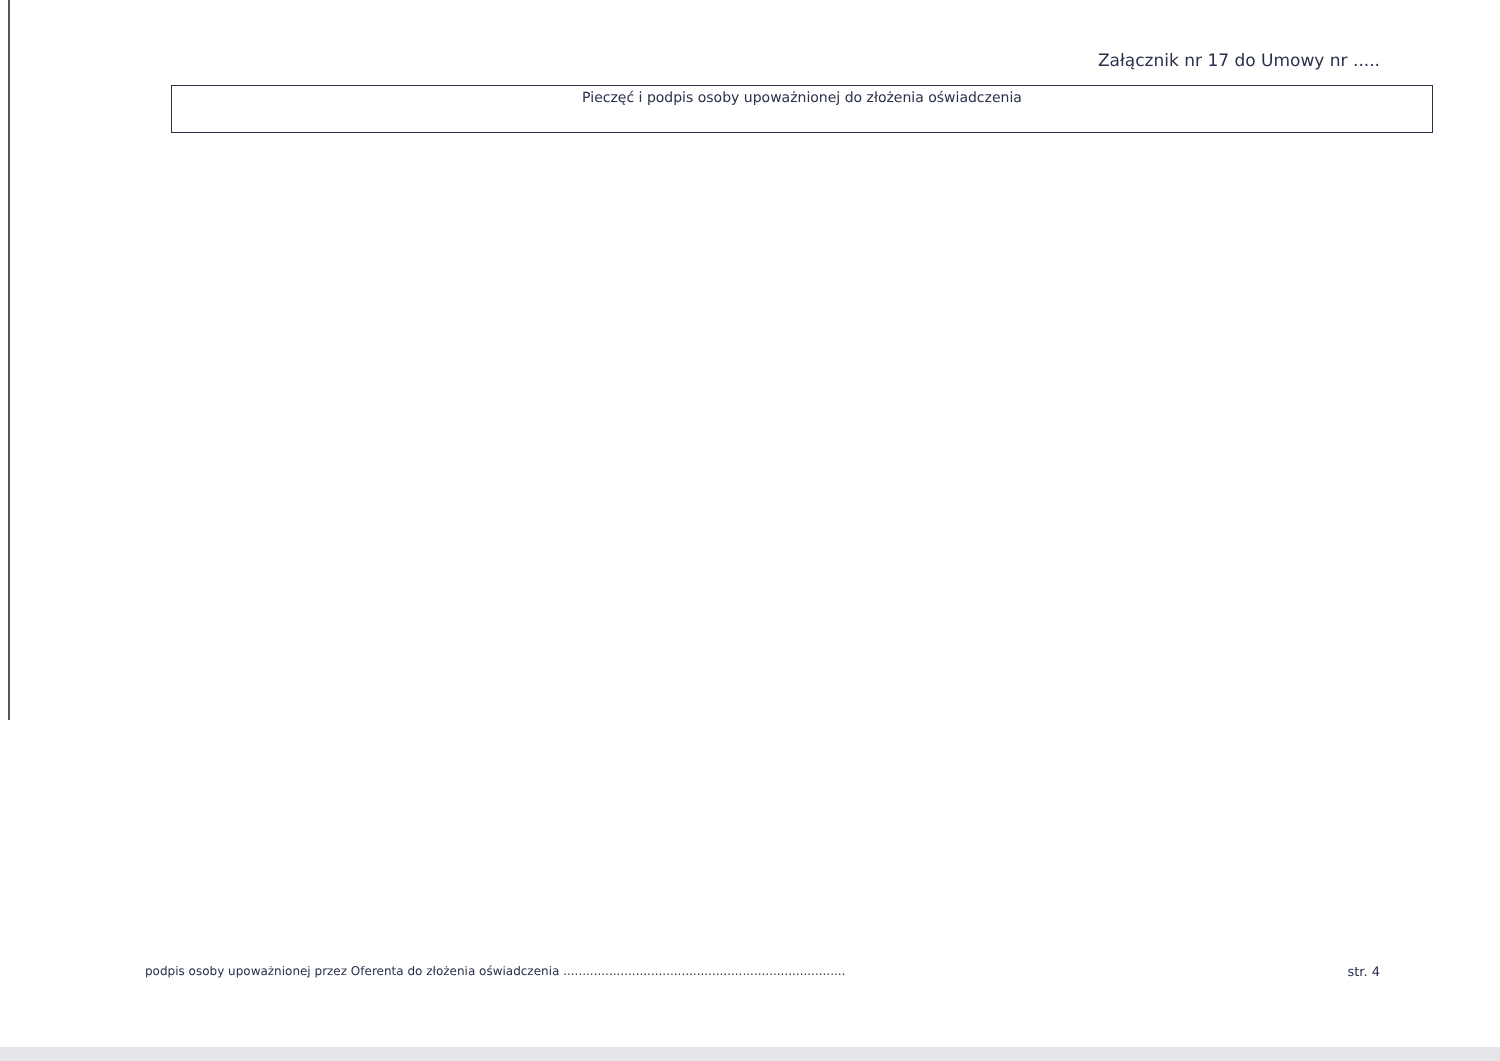Załącznik nr 17 do Umowy nr .....
Pieczęć i podpis osoby upoważnionej do złożenia oświadczenia
podpis osoby upoważnionej przez Oferenta do złożenia oświadczenia .......................................................................... str. 4